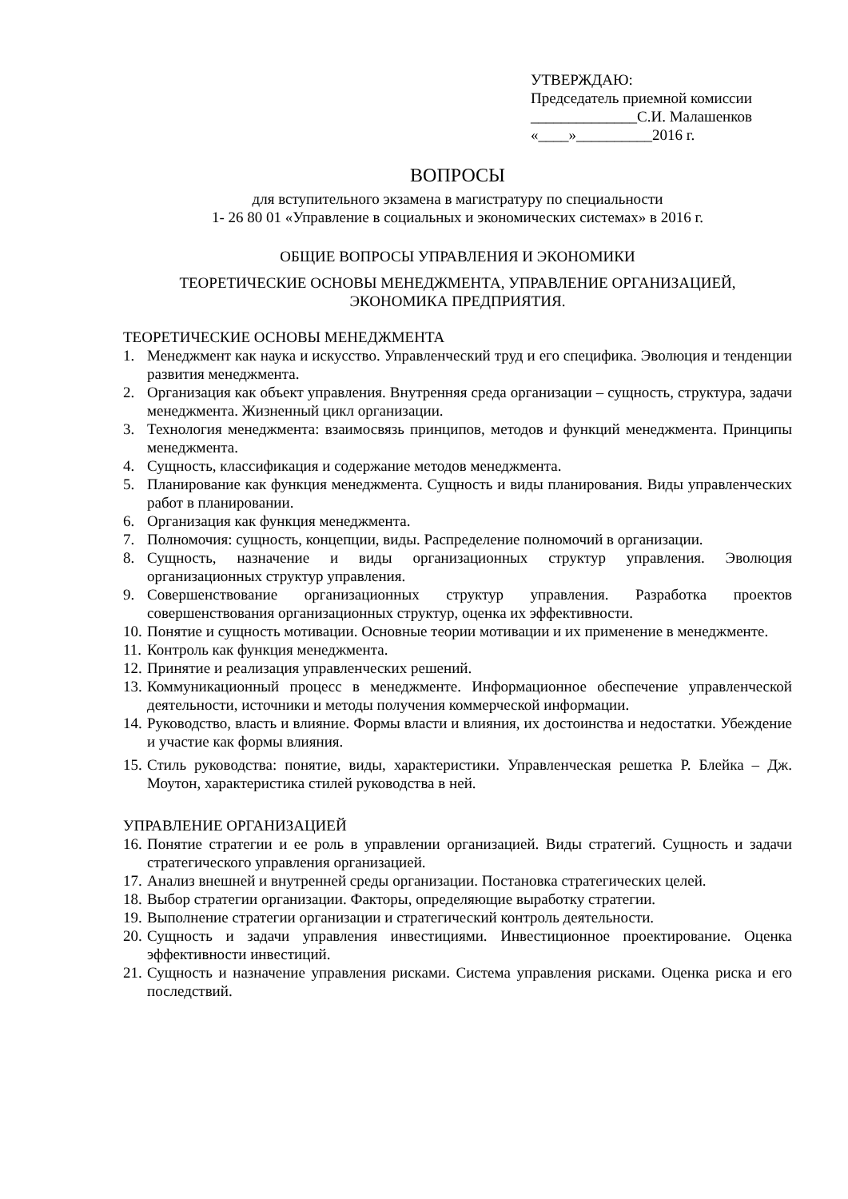УТВЕРЖДАЮ:
Председатель приемной комиссии
______________С.И. Малашенков
«____»__________2016 г.
ВОПРОСЫ
для вступительного экзамена в магистратуру по специальности
1- 26 80 01 «Управление в социальных и экономических системах» в 2016 г.
ОБЩИЕ ВОПРОСЫ УПРАВЛЕНИЯ И ЭКОНОМИКИ
ТЕОРЕТИЧЕСКИЕ ОСНОВЫ МЕНЕДЖМЕНТА, УПРАВЛЕНИЕ ОРГАНИЗАЦИЕЙ,
ЭКОНОМИКА ПРЕДПРИЯТИЯ.
ТЕОРЕТИЧЕСКИЕ ОСНОВЫ МЕНЕДЖМЕНТА
1. Менеджмент как наука и искусство. Управленческий труд и его специфика. Эволюция и тенденции развития менеджмента.
2. Организация как объект управления. Внутренняя среда организации – сущность, структура, задачи менеджмента. Жизненный цикл организации.
3. Технология менеджмента: взаимосвязь принципов, методов и функций менеджмента. Принципы менеджмента.
4. Сущность, классификация и содержание методов менеджмента.
5. Планирование как функция менеджмента. Сущность и виды планирования. Виды управленческих работ в планировании.
6. Организация как функция менеджмента.
7. Полномочия: сущность, концепции, виды. Распределение полномочий в организации.
8. Сущность, назначение и виды организационных структур управления. Эволюция организационных структур управления.
9. Совершенствование организационных структур управления. Разработка проектов совершенствования организационных структур, оценка их эффективности.
10. Понятие и сущность мотивации. Основные теории мотивации и их применение в менеджменте.
11. Контроль как функция менеджмента.
12. Принятие и реализация управленческих решений.
13. Коммуникационный процесс в менеджменте. Информационное обеспечение управленческой деятельности, источники и методы получения коммерческой информации.
14. Руководство, власть и влияние. Формы власти и влияния, их достоинства и недостатки. Убеждение и участие как формы влияния.
15. Стиль руководства: понятие, виды, характеристики. Управленческая решетка Р. Блейка – Дж. Моутон, характеристика стилей руководства в ней.
УПРАВЛЕНИЕ ОРГАНИЗАЦИЕЙ
16. Понятие стратегии и ее роль в управлении организацией. Виды стратегий. Сущность и задачи стратегического управления организацией.
17. Анализ внешней и внутренней среды организации. Постановка стратегических целей.
18. Выбор стратегии организации. Факторы, определяющие выработку стратегии.
19. Выполнение стратегии организации и стратегический контроль деятельности.
20. Сущность и задачи управления инвестициями. Инвестиционное проектирование. Оценка эффективности инвестиций.
21. Сущность и назначение управления рисками. Система управления рисками. Оценка риска и его последствий.